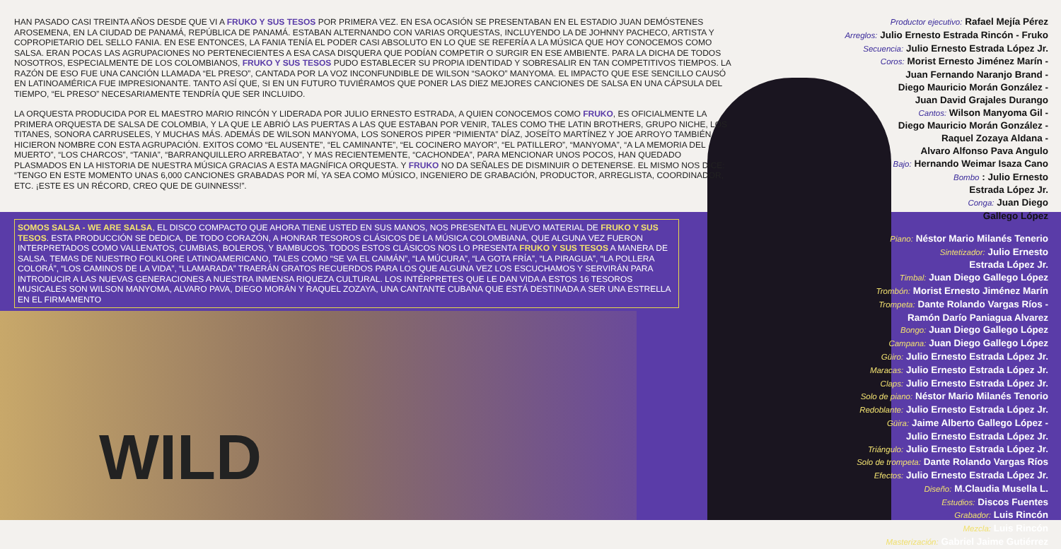HAN PASADO CASI TREINTA AÑOS DESDE QUE VI A FRUKO Y SUS TESOS POR PRIMERA VEZ. EN ESA OCASIÓN SE PRESENTABAN EN EL ESTADIO JUAN DEMÓSTENES AROSEMENA, EN LA CIUDAD DE PANAMÁ, REPÚBLICA DE PANAMÁ. ESTABAN ALTERNANDO CON VARIAS ORQUESTAS, INCLUYENDO LA DE JOHNNY PACHECO, ARTISTA Y COPROPIETARIO DEL SELLO FANIA. EN ESE ENTONCES, LA FANIA TENÍA EL PODER CASI ABSOLUTO EN LO QUE SE REFERÍA A LA MÚSICA QUE HOY CONOCEMOS COMO SALSA. ERAN POCAS LAS AGRUPACIONES NO PERTENECIENTES A ESA CASA DISQUERA QUE PODÍAN COMPETIR O SURGIR EN ESE AMBIENTE. PARA LA DICHA DE TODOS NOSOTROS, ESPECIALMENTE DE LOS COLOMBIANOS, FRUKO Y SUS TESOS PUDO ESTABLECER SU PROPIA IDENTIDAD Y SOBRESALIR EN TAN COMPETITIVOS TIEMPOS. LA RAZÓN DE ESO FUE UNA CANCIÓN LLAMADA “EL PRESO”, CANTADA POR LA VOZ INCONFUNDIBLE DE WILSON “SAOKO” MANYOMA. EL IMPACTO QUE ESE SENCILLO CAUSÓ EN LATINOAMÉRICA FUE IMPRESIONANTE. TANTO ASÍ QUE, SI EN UN FUTURO TUVIÉRAMOS QUE PONER LAS DIEZ MEJORES CANCIONES DE SALSA EN UNA CÁPSULA DEL TIEMPO, “EL PRESO” NECESARIAMENTE TENDRÍA QUE SER INCLUIDO.
LA ORQUESTA PRODUCIDA POR EL MAESTRO MARIO RINCÓN Y LIDERADA POR JULIO ERNESTO ESTRADA, A QUIEN CONOCEMOS COMO FRUKO, ES OFICIALMENTE LA PRIMERA ORQUESTA DE SALSA DE COLOMBIA, Y LA QUE LE ABRIÓ LAS PUERTAS A LAS QUE ESTABAN POR VENIR, TALES COMO THE LATIN BROTHERS, GRUPO NICHE, LOS TITANES, SONORA CARRUSELES, Y MUCHAS MÁS. ADEMÁS DE WILSON MANYOMA, LOS SONEROS PIPER “PIMIENTA” DÍAZ, JOSEÍTO MARTÍNEZ Y JOE ARROYO TAMBIÉN HICIERON NOMBRE CON ESTA AGRUPACIÓN. EXITOS COMO “EL AUSENTE”, “EL CAMINANTE”, “EL COCINERO MAYOR”, “EL PATILLERO”, “MANYOMA”, “A LA MEMORIA DEL MUERTO”, “LOS CHARCOS”, “TANIA”, “BARRANQUILLERO ARREBATAO”, Y MAS RECIENTEMENTE, “CACHONDEA”, PARA MENCIONAR UNOS POCOS, HAN QUEDADO PLASMADOS EN LA HISTORIA DE NUESTRA MÚSICA GRACIAS A ESTA MAGNÍFICA ORQUESTA. Y FRUKO NO DA SEÑALES DE DISMINUIR O DETENERSE. EL MISMO NOS DICE: “TENGO EN ESTE MOMENTO UNAS 6,000 CANCIONES GRABADAS POR MÍ, YA SEA COMO MÚSICO, INGENIERO DE GRABACIÓN, PRODUCTOR, ARREGLISTA, COORDINADOR, ETC. ¡ESTE ES UN RÉCORD, CREO QUE DE GUINNESS!”.
SOMOS SALSA - WE ARE SALSA, EL DISCO COMPACTO QUE AHORA TIENE USTED EN SUS MANOS, NOS PRESENTA EL NUEVO MATERIAL DE FRUKO Y SUS TESOS. ESTA PRODUCCIÓN SE DEDICA, DE TODO CORAZÓN, A HONRAR TESOROS CLÁSICOS DE LA MÚSICA COLOMBIANA, QUE ALGUNA VEZ FUERON INTERPRETADOS COMO VALLENATOS, CUMBIAS, BOLEROS, Y BAMBUCOS. TODOS ESTOS CLÁSICOS NOS LO PRESENTA FRUKO Y SUS TESOS A MANERA DE SALSA. TEMAS DE NUESTRO FOLKLORE LATINOAMERICANO, TALES COMO “SE VA EL CAIMÁN”, “LA MÚCURA”, “LA GOTA FRÍA”, “LA PIRAGUA”, “LA POLLERA COLORÁ”, “LOS CAMINOS DE LA VIDA”, “LLAMARADA” TRAERÁN GRATOS RECUERDOS PARA LOS QUE ALGUNA VEZ LOS ESCUCHAMOS Y SERVIRÁN PARA INTRODUCIR A LAS NUEVAS GENERACIONES A NUESTRA INMENSA RIQUEZA CULTURAL. LOS INTÉRPRETES QUE LE DAN VIDA A ESTOS 16 TESOROS MUSICALES SON WILSON MANYOMA, ALVARO PAVA, DIEGO MORÁN Y RAQUEL ZOZAYA, UNA CANTANTE CUBANA QUE ESTÁ DESTINADA A SER UNA ESTRELLA EN EL FIRMAMENTO
WILD
Productor ejecutivo: Rafael Mejía Pérez
Arreglos: Julio Ernesto Estrada Rincón - Fruko
Secuencia: Julio Ernesto Estrada López Jr.
Coros: Morist Ernesto Jiménez Marín -
Juan Fernando Naranjo Brand -
Diego Mauricio Morán González -
Juan David Grajales Durango
Cantos: Wilson Manyoma Gil -
Diego Mauricio Morán González -
Raquel Zozaya Aldana -
Alvaro Alfonso Pava Angulo
Bajo: Hernando Weimar Isaza Cano
Bombo : Julio Ernesto
Estrada López Jr.
Conga: Juan Diego
Gallego López
Piano: Néstor Mario Milanés Tenerio
Sintetizador: Julio Ernesto
Estrada López Jr.
Timbal: Juan Diego Gallego López
Trombón: Morist Ernesto Jiménez Marín
Trompeta: Dante Rolando Vargas Ríos -
Ramón Darío Paniagua Alvarez
Bongo: Juan Diego Gallego López
Campana: Juan Diego Gallego López
Güiro: Julio Ernesto Estrada López Jr.
Maracas: Julio Ernesto Estrada López Jr.
Claps: Julio Ernesto Estrada López Jr.
Solo de piano: Néstor Mario Milanés Tenorio
Redoblante: Julio Ernesto Estrada López Jr.
Güira: Jaime Alberto Gallego López -
Julio Ernesto Estrada López Jr.
Triángulo: Julio Ernesto Estrada López Jr.
Solo de trompeta: Dante Rolando Vargas Ríos
Efectos: Julio Ernesto Estrada López Jr.
Diseño: M.Claudia Musella L.
Estudios: Discos Fuentes
Grabador: Luis Rincón
Mezcla: Luis Rincón
Masterización: Gabriel Jaime Gutiérrez